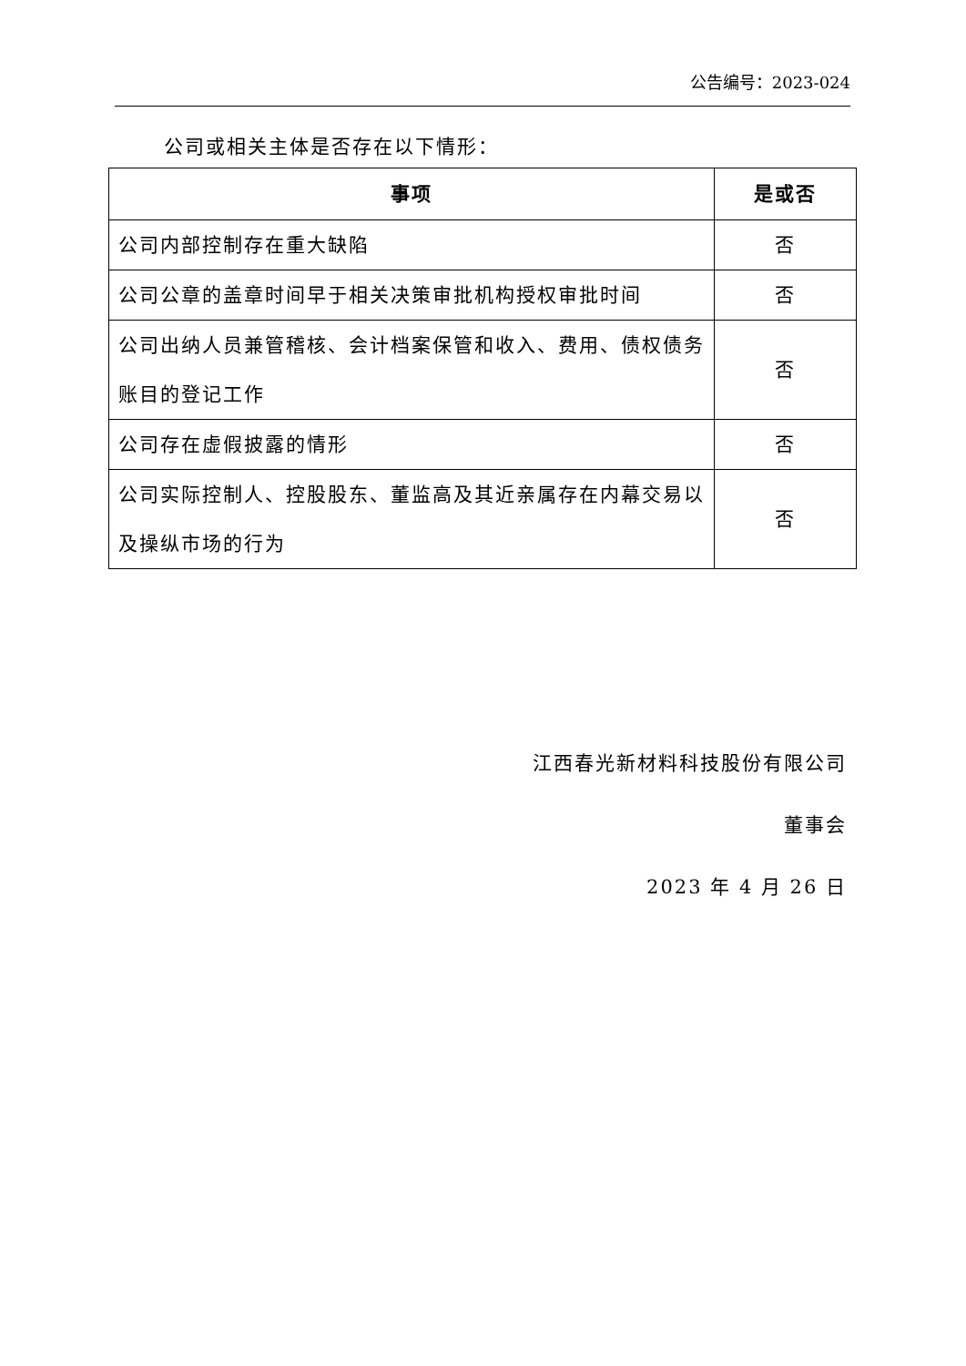公告编号：2023-024
公司或相关主体是否存在以下情形：
| 事项 | 是或否 |
| --- | --- |
| 公司内部控制存在重大缺陷 | 否 |
| 公司公章的盖章时间早于相关决策审批机构授权审批时间 | 否 |
| 公司出纳人员兼管稽核、会计档案保管和收入、费用、债权债务账目的登记工作 | 否 |
| 公司存在虚假披露的情形 | 否 |
| 公司实际控制人、控股股东、董监高及其近亲属存在内幕交易以及操纵市场的行为 | 否 |
江西春光新材料科技股份有限公司
董事会
2023 年 4 月 26 日